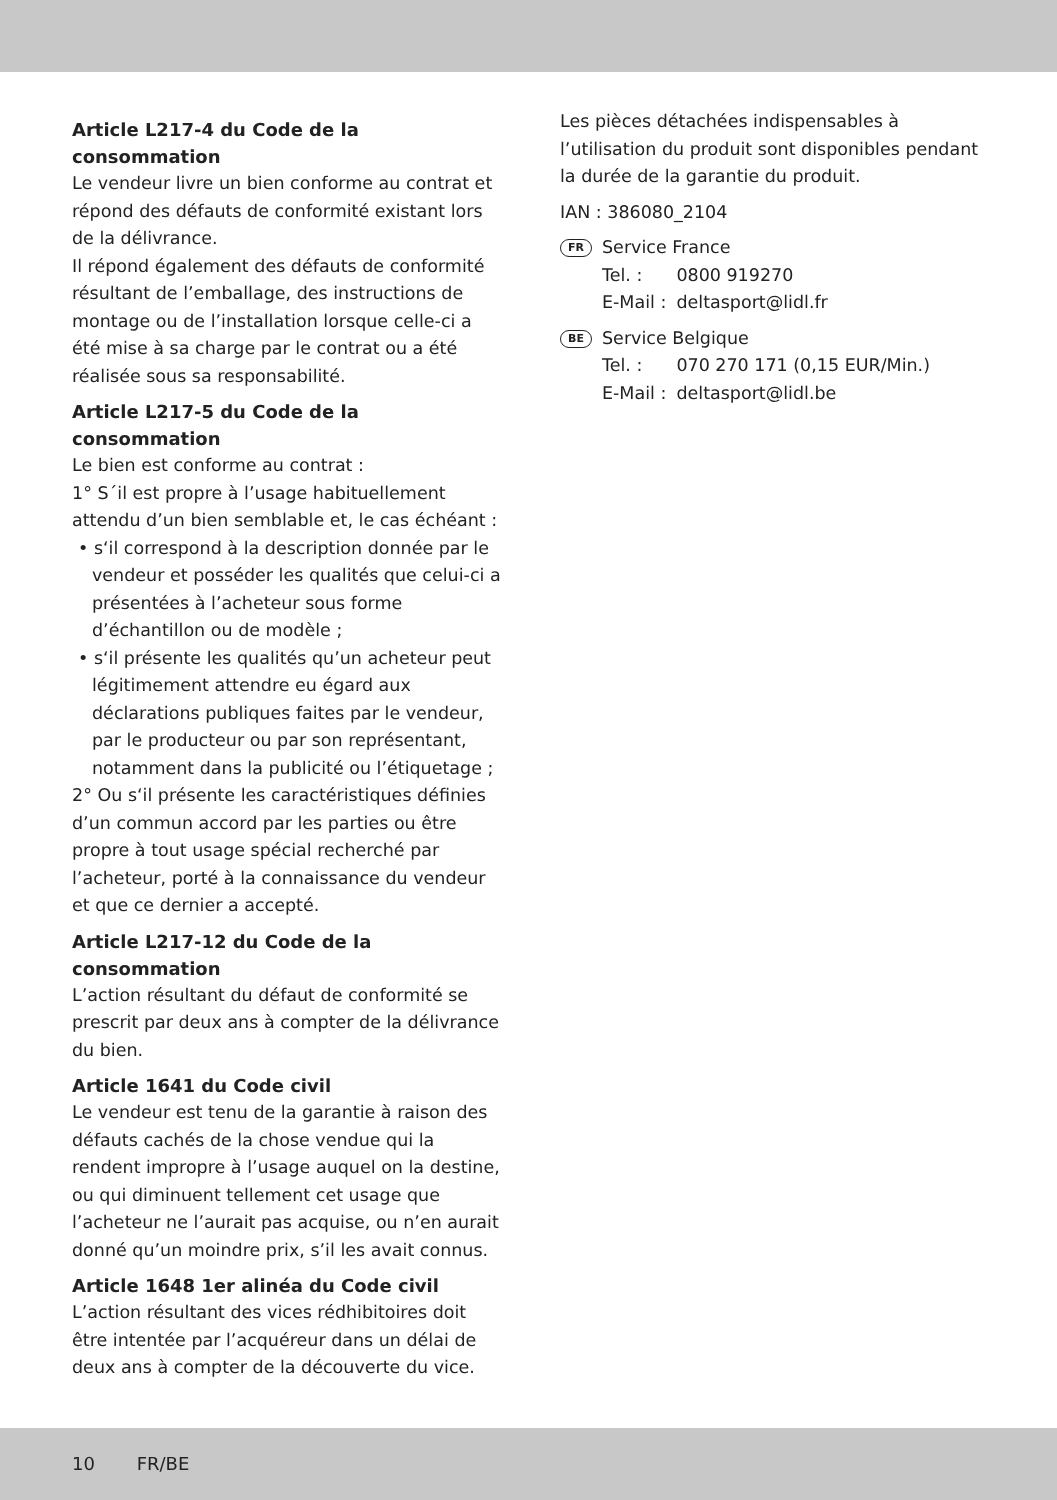Article L217-4 du Code de la consommation
Le vendeur livre un bien conforme au contrat et répond des défauts de conformité existant lors de la délivrance.
Il répond également des défauts de conformité résultant de l’emballage, des instructions de montage ou de l’installation lorsque celle-ci a été mise à sa charge par le contrat ou a été réalisée sous sa responsabilité.
Article L217-5 du Code de la consommation
Le bien est conforme au contrat :
1° S´il est propre à l’usage habituellement attendu d’un bien semblable et, le cas échéant :
• s‘il correspond à la description donnée par le vendeur et posséder les qualités que celui-ci a présentées à l’acheteur sous forme d’échantillon ou de modèle ;
• s‘il présente les qualités qu’un acheteur peut légitimement attendre eu égard aux déclarations publiques faites par le vendeur, par le producteur ou par son représentant, notamment dans la publicité ou l’étiquetage ;
2° Ou s‘il présente les caractéristiques définies d’un commun accord par les parties ou être propre à tout usage spécial recherché par l’acheteur, porté à la connaissance du vendeur et que ce dernier a accepté.
Article L217-12 du Code de la consommation
L’action résultant du défaut de conformité se prescrit par deux ans à compter de la délivrance du bien.
Article 1641 du Code civil
Le vendeur est tenu de la garantie à raison des défauts cachés de la chose vendue qui la rendent impropre à l’usage auquel on la destine, ou qui diminuent tellement cet usage que l’acheteur ne l’aurait pas acquise, ou n’en aurait donné qu’un moindre prix, s’il les avait connus.
Article 1648 1er alinéa du Code civil
L’action résultant des vices rédhibitoires doit être intentée par l’acquéreur dans un délai de deux ans à compter de la découverte du vice.
Les pièces détachées indispensables à l’utilisation du produit sont disponibles pendant la durée de la garantie du produit.
IAN : 386080_2104
FR
Service France
| Tel. : | 0800 919270 |
| E-Mail : | deltasport@lidl.fr |
BE
Service Belgique
| Tel. : | 070 270 171 (0,15 EUR/Min.) |
| E-Mail : | deltasport@lidl.be |
10 FR/BE